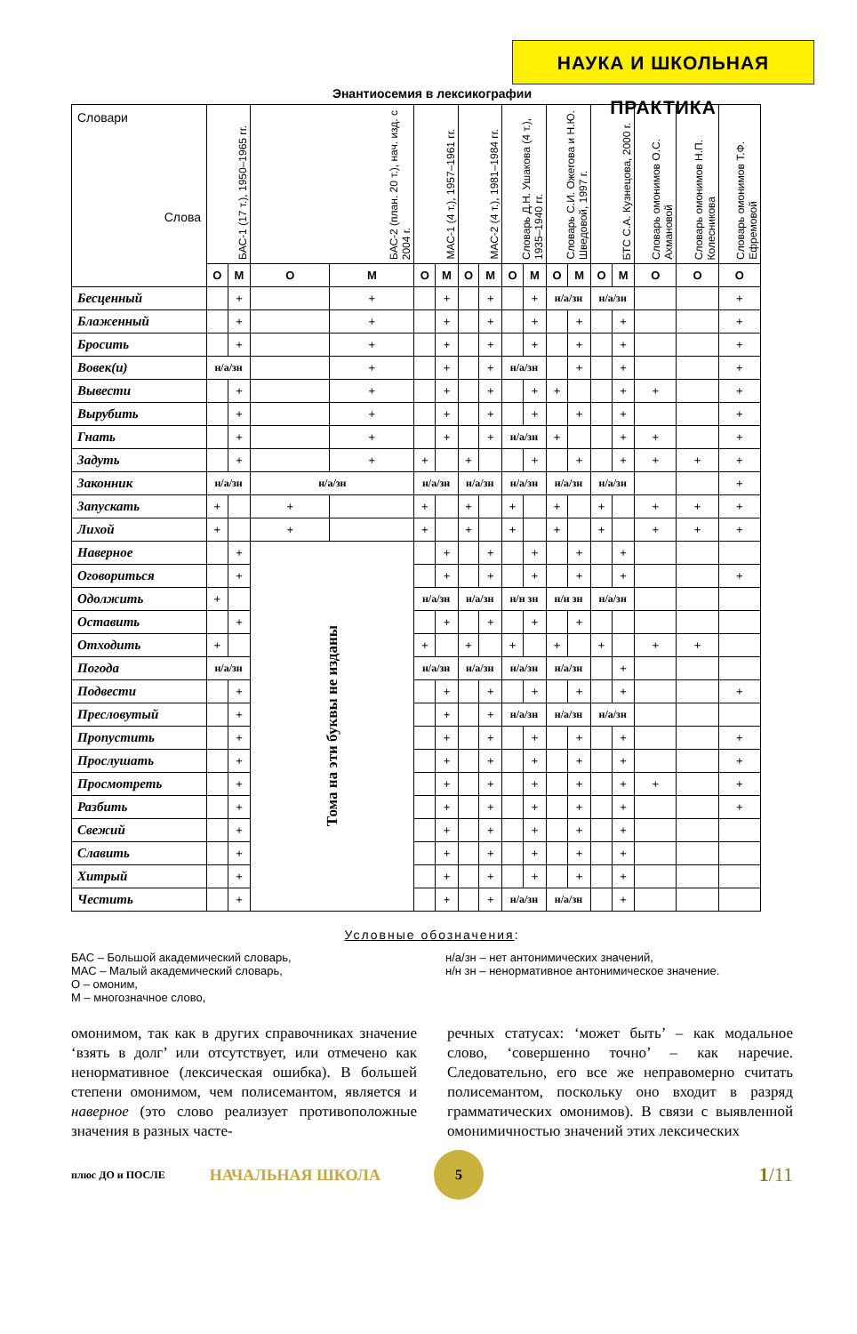НАУКА И ШКОЛЬНАЯ ПРАКТИКА
Энантиосемия в лексикографии
| Словари Слова | БАС-1 (17 т.), 1950–1965 гг. | | БАС-2 (план. 20 т.), нач. изд. с 2004 г. | | МАС-1 (4 т.), 1957–1961 гг. | | МАС-2 (4 т.), 1981–1984 гг. | | Словарь Д.Н. Ушакова (4 т.), 1935–1940 гг. | | Словарь С.И. Ожегова и Н.Ю. Шведовой, 1997 г. | | БТС С.А. Кузнецова, 2000 г. | | Словарь омонимов О.С. Ахмановой | Словарь омонимов Н.П. Колесникова | Словарь омонимов Т.Ф. Ефремовой |
| --- | --- | --- | --- | --- | --- | --- | --- | --- | --- | --- | --- | --- | --- | --- | --- | --- | --- |
| | О | М | О | М | О | М | О | М | О | М | О | М | О | М | О | О | О |
| Бесценный | | + | | + | | + | | + | | + | н/а/зн | | н/а/зн | | | | + |
| Блаженный | | + | | + | | + | | + | | + | | + | | + | | | + |
| Бросить | | + | | + | | + | | + | | + | | + | | + | | | + |
| Вовек(и) | н/а/зн | | | + | | + | | + | н/а/зн | | | + | | + | | | + |
| Вывести | | + | | + | | + | | + | | + | + | | | + | + | | + |
| Вырубить | | + | | + | | + | | + | | + | | + | | + | | | + |
| Гнать | | + | | + | | + | | + | н/а/зн | | + | | | + | + | | + |
| Задуть | | + | | + | + | | + | | | + | | + | | + | + | + | + |
| Законник | н/а/зн | | н/а/зн | | н/а/зн | | н/а/зн | | н/а/зн | | н/а/зн | | н/а/зн | | | | + |
| Запускать | + | | + | | + | | + | | + | | + | | + | | + | + | + |
| Лихой | + | | + | | + | | + | | + | | + | | + | | + | + | + |
| Наверное | | + | Тома на эти буквы не изданы | | | + | | + | | + | | + | | + | | | |
| Оговориться | | + | | | | + | | + | | + | | + | | + | | | + |
| Одолжить | + | | | | н/а/зн | | н/а/зн | | н/н зн | | н/н зн | | н/а/зн | | | | |
| Оставить | | + | | | | + | | + | | + | | + | | | | | |
| Отходить | + | | | | + | | + | | + | | + | | + | | + | + | |
| Погода | н/а/зн | | | | н/а/зн | | н/а/зн | | н/а/зн | | н/а/зн | | | + | | | |
| Подвести | | + | | | | + | | + | | + | | + | | + | | | + |
| Пресловутый | | + | | | | + | | + | н/а/зн | | н/а/зн | | н/а/зн | | | | |
| Пропустить | | + | | | | + | | + | | + | | + | | + | | | + |
| Прослушать | | + | | | | + | | + | | + | | + | | + | | | + |
| Просмотреть | | + | | | | + | | + | | + | | + | | + | + | | + |
| Разбить | | + | | | | + | | + | | + | | + | | + | | | + |
| Свежий | | + | | | | + | | + | | + | | + | | + | | | |
| Славить | | + | | | | + | | + | | + | | + | | + | | | |
| Хитрый | | + | | | | + | | + | | + | | + | | + | | | |
| Честить | | + | | | | + | | + | н/а/зн | | н/а/зн | | | + | | | |
Условные обозначения:
БАС – Большой академический словарь,
МАС – Малый академический словарь,
О – омоним,
М – многозначное слово,
н/а/зн – нет антонимических значений,
н/н зн – ненормативное антонимическое значение.
омонимом, так как в других справочниках значение ‘взять в долг’ или отсутствует, или отмечено как ненормативное (лексическая ошибка). В большей степени омонимом, чем полисемантом, является и наверное (это слово реализует противоположные значения в разных часте-
речных статусах: ‘может быть’ – как модальное слово, ‘совершенно точно’ – как наречие. Следовательно, его все же неправомерно считать полисемантом, поскольку оно входит в разряд грамматических омонимов). В связи с выявленной омонимичностью значений этих лексических
плюс ДО и ПОСЛЕ НАЧАЛЬНАЯ ШКОЛА
5
1/11